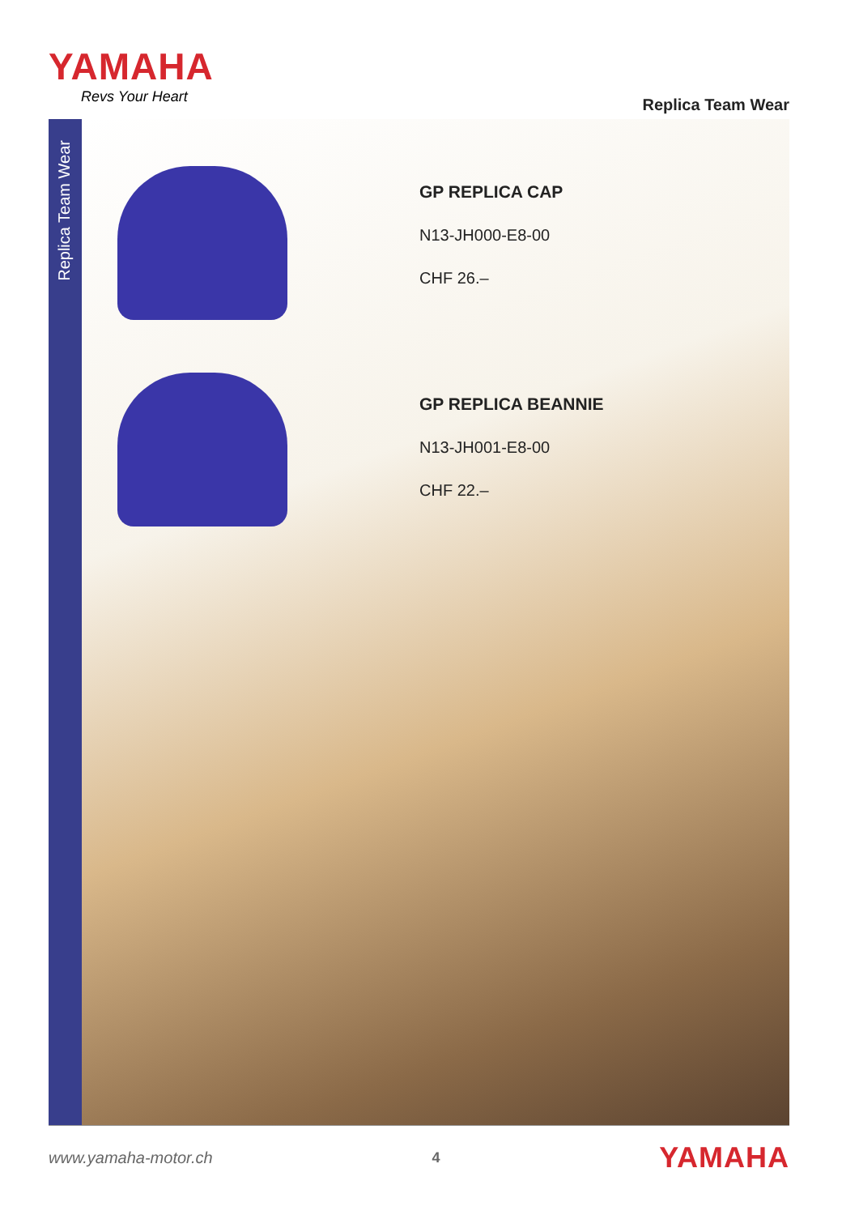YAMAHA
Revs Your Heart
Replica Team Wear
Replica Team Wear
GP REPLICA CAP
N13-JH000-E8-00
CHF 26.–
GP REPLICA BEANNIE
N13-JH001-E8-00
CHF 22.–
www.yamaha-motor.ch 4 YAMAHA